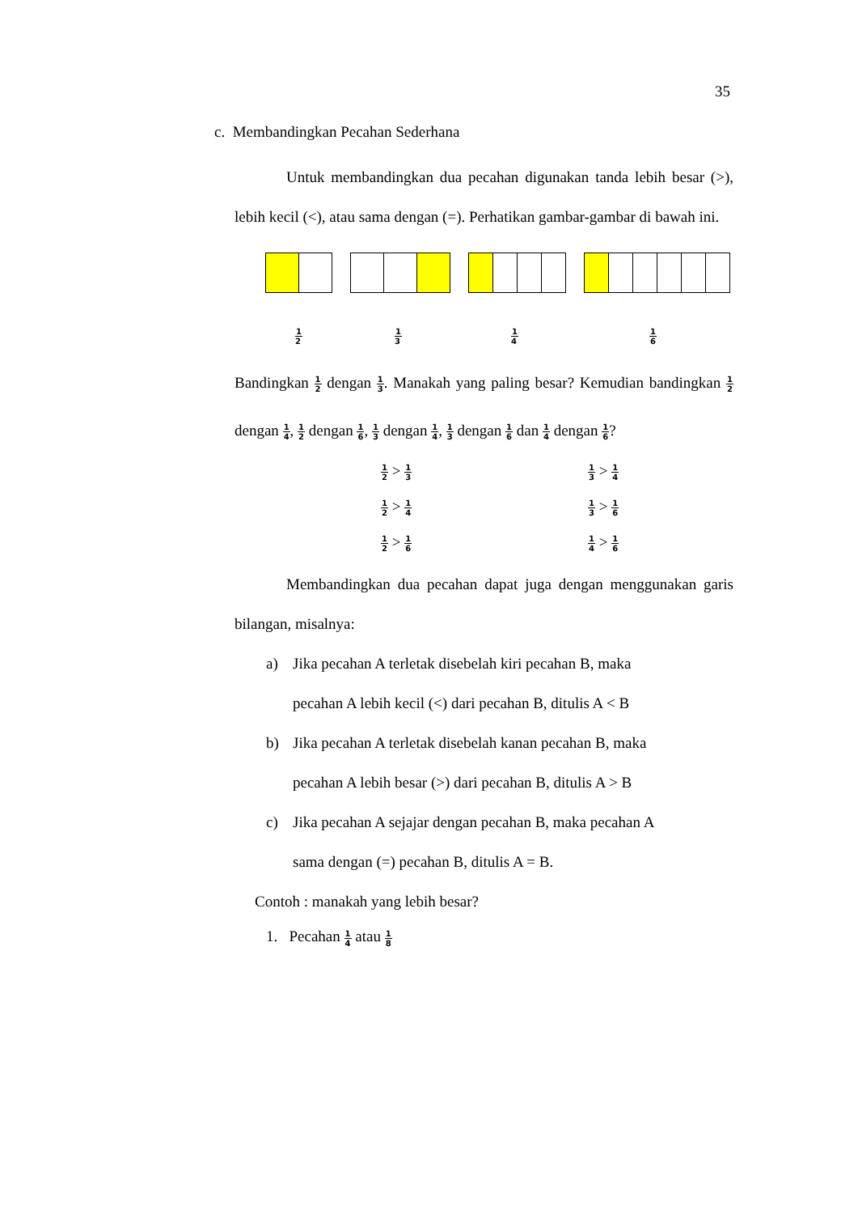35
c. Membandingkan Pecahan Sederhana
Untuk membandingkan dua pecahan digunakan tanda lebih besar (>), lebih kecil (<), atau sama dengan (=). Perhatikan gambar-gambar di bawah ini.
1 2 1 3 1 4 1 6
Bandingkan 1 2 dengan 1 3. Manakah yang paling besar? Kemudian bandingkan 1 2 dengan 1 4, 1 2 dengan 1 6, 1 3 dengan 1 4, 1 3 dengan 1 6 dan 1 4 dengan 1 6?
1 2 > 1 3
1 3 > 1 4
1 2 > 1 4
1 3 > 1 6
1 2 > 1 6
1 4 > 1 6
Membandingkan dua pecahan dapat juga dengan menggunakan garis bilangan, misalnya:
a) Jika pecahan A terletak disebelah kiri pecahan B, maka
pecahan A lebih kecil (<) dari pecahan B, ditulis A < B
b) Jika pecahan A terletak disebelah kanan pecahan B, maka
pecahan A lebih besar (>) dari pecahan B, ditulis A > B
c) Jika pecahan A sejajar dengan pecahan B, maka pecahan A
sama dengan (=) pecahan B, ditulis A = B.
Contoh : manakah yang lebih besar?
1. Pecahan 1 4 atau 1 8